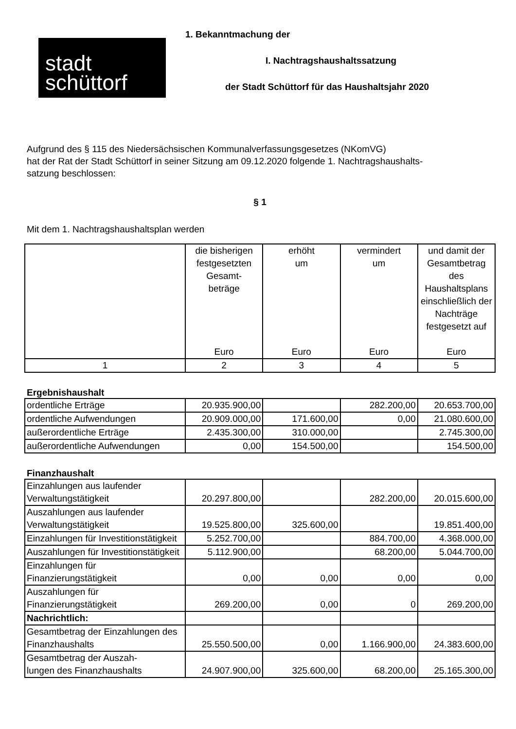stadt
schüttorf
1. Bekanntmachung der
I. Nachtragshaushaltssatzung
der Stadt Schüttorf für das Haushaltsjahr 2020
Aufgrund des § 115 des Niedersächsischen Kommunalverfassungsgesetzes (NKomVG)
hat der Rat der Stadt Schüttorf in seiner Sitzung am 09.12.2020 folgende 1. Nachtragshaushalts-
satzung beschlossen:
§ 1
Mit dem 1. Nachtragshaushaltsplan werden
| | die bisherigen festgesetzten Gesamt- beträge Euro | erhöht um Euro | vermindert um Euro | und damit der Gesamtbetrag des Haushaltsplans einschließlich der Nachträge festgesetzt auf Euro |
| --- | --- | --- | --- | --- |
| 1 | 2 | 3 | 4 | 5 |
Ergebnishaushalt
| ordentliche Erträge | 20.935.900,00 | | 282.200,00 | 20.653.700,00 |
| ordentliche Aufwendungen | 20.909.000,00 | 171.600,00 | 0,00 | 21.080.600,00 |
| außerordentliche Erträge | 2.435.300,00 | 310.000,00 | | 2.745.300,00 |
| außerordentliche Aufwendungen | 0,00 | 154.500,00 | | 154.500,00 |
Finanzhaushalt
| Einzahlungen aus laufender Verwaltungstätigkeit | 20.297.800,00 | | 282.200,00 | 20.015.600,00 |
| Auszahlungen aus laufender Verwaltungstätigkeit | 19.525.800,00 | 325.600,00 | | 19.851.400,00 |
| Einzahlungen für Investitionstätigkeit | 5.252.700,00 | | 884.700,00 | 4.368.000,00 |
| Auszahlungen für Investitionstätigkeit | 5.112.900,00 | | 68.200,00 | 5.044.700,00 |
| Einzahlungen für Finanzierungstätigkeit | 0,00 | 0,00 | 0,00 | 0,00 |
| Auszahlungen für Finanzierungstätigkeit | 269.200,00 | 0,00 | 0 | 269.200,00 |
| Nachrichtlich: | | | | |
| Gesamtbetrag der Einzahlungen des Finanzhaushalts | 25.550.500,00 | 0,00 | 1.166.900,00 | 24.383.600,00 |
| Gesamtbetrag der Auszah- lungen des Finanzhaushalts | 24.907.900,00 | 325.600,00 | 68.200,00 | 25.165.300,00 |